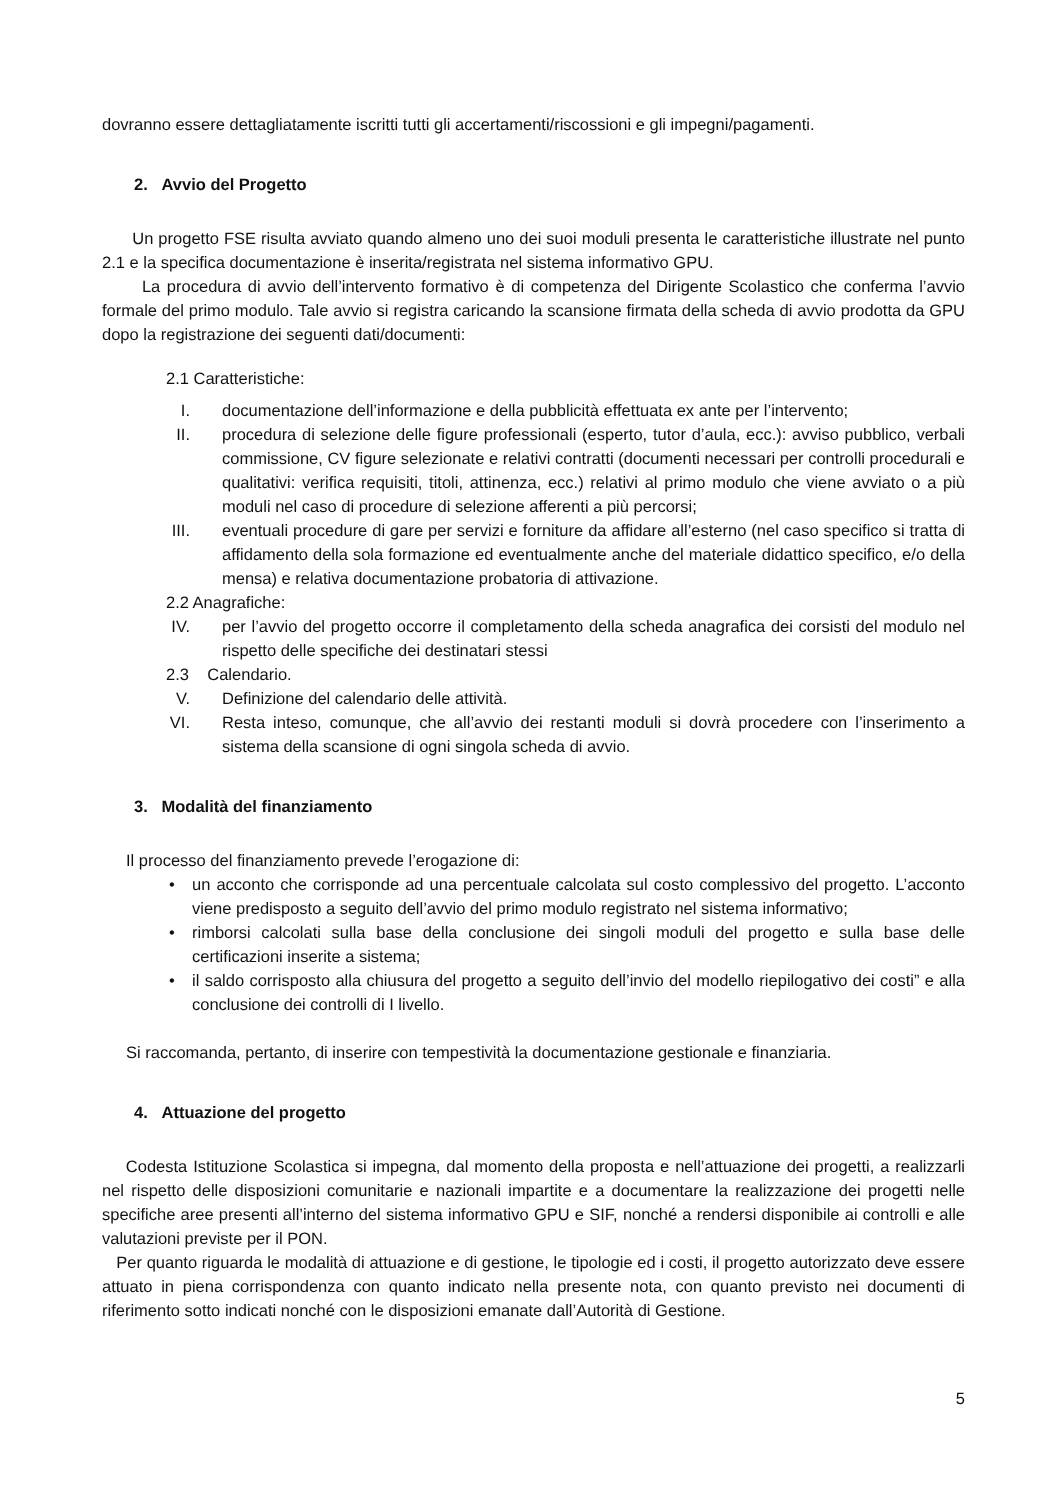dovranno essere dettagliatamente iscritti tutti gli accertamenti/riscossioni e gli impegni/pagamenti.
2. Avvio del Progetto
Un progetto FSE risulta avviato quando almeno uno dei suoi moduli presenta le caratteristiche illustrate nel punto 2.1 e la specifica documentazione è inserita/registrata nel sistema informativo GPU.
La procedura di avvio dell’intervento formativo è di competenza del Dirigente Scolastico che conferma l’avvio formale del primo modulo. Tale avvio si registra caricando la scansione firmata della scheda di avvio prodotta da GPU dopo la registrazione dei seguenti dati/documenti:
2.1 Caratteristiche:
I. documentazione dell’informazione e della pubblicità effettuata ex ante per l’intervento;
II. procedura di selezione delle figure professionali (esperto, tutor d’aula, ecc.): avviso pubblico, verbali commissione, CV figure selezionate e relativi contratti (documenti necessari per controlli procedurali e qualitativi: verifica requisiti, titoli, attinenza, ecc.) relativi al primo modulo che viene avviato o a più moduli nel caso di procedure di selezione afferenti a più percorsi;
III. eventuali procedure di gare per servizi e forniture da affidare all’esterno (nel caso specifico si tratta di affidamento della sola formazione ed eventualmente anche del materiale didattico specifico, e/o della mensa) e relativa documentazione probatoria di attivazione.
2.2 Anagrafiche:
IV. per l’avvio del progetto occorre il completamento della scheda anagrafica dei corsisti del modulo nel rispetto delle specifiche dei destinatari stessi
2.3 Calendario.
V. Definizione del calendario delle attività.
VI. Resta inteso, comunque, che all’avvio dei restanti moduli si dovrà procedere con l’inserimento a sistema della scansione di ogni singola scheda di avvio.
3. Modalità del finanziamento
Il processo del finanziamento prevede l’erogazione di:
• un acconto che corrisponde ad una percentuale calcolata sul costo complessivo del progetto. L’acconto viene predisposto a seguito dell’avvio del primo modulo registrato nel sistema informativo;
• rimborsi calcolati sulla base della conclusione dei singoli moduli del progetto e sulla base delle certificazioni inserite a sistema;
• il saldo corrisposto alla chiusura del progetto a seguito dell’invio del modello riepilogativo dei costi” e alla conclusione dei controlli di I livello.
Si raccomanda, pertanto, di inserire con tempestività la documentazione gestionale e finanziaria.
4. Attuazione del progetto
Codesta Istituzione Scolastica si impegna, dal momento della proposta e nell’attuazione dei progetti, a realizzarli nel rispetto delle disposizioni comunitarie e nazionali impartite e a documentare la realizzazione dei progetti nelle specifiche aree presenti all’interno del sistema informativo GPU e SIF, nonché a rendersi disponibile ai controlli e alle valutazioni previste per il PON.
Per quanto riguarda le modalità di attuazione e di gestione, le tipologie ed i costi, il progetto autorizzato deve essere attuato in piena corrispondenza con quanto indicato nella presente nota, con quanto previsto nei documenti di riferimento sotto indicati nonché con le disposizioni emanate dall’Autorità di Gestione.
5